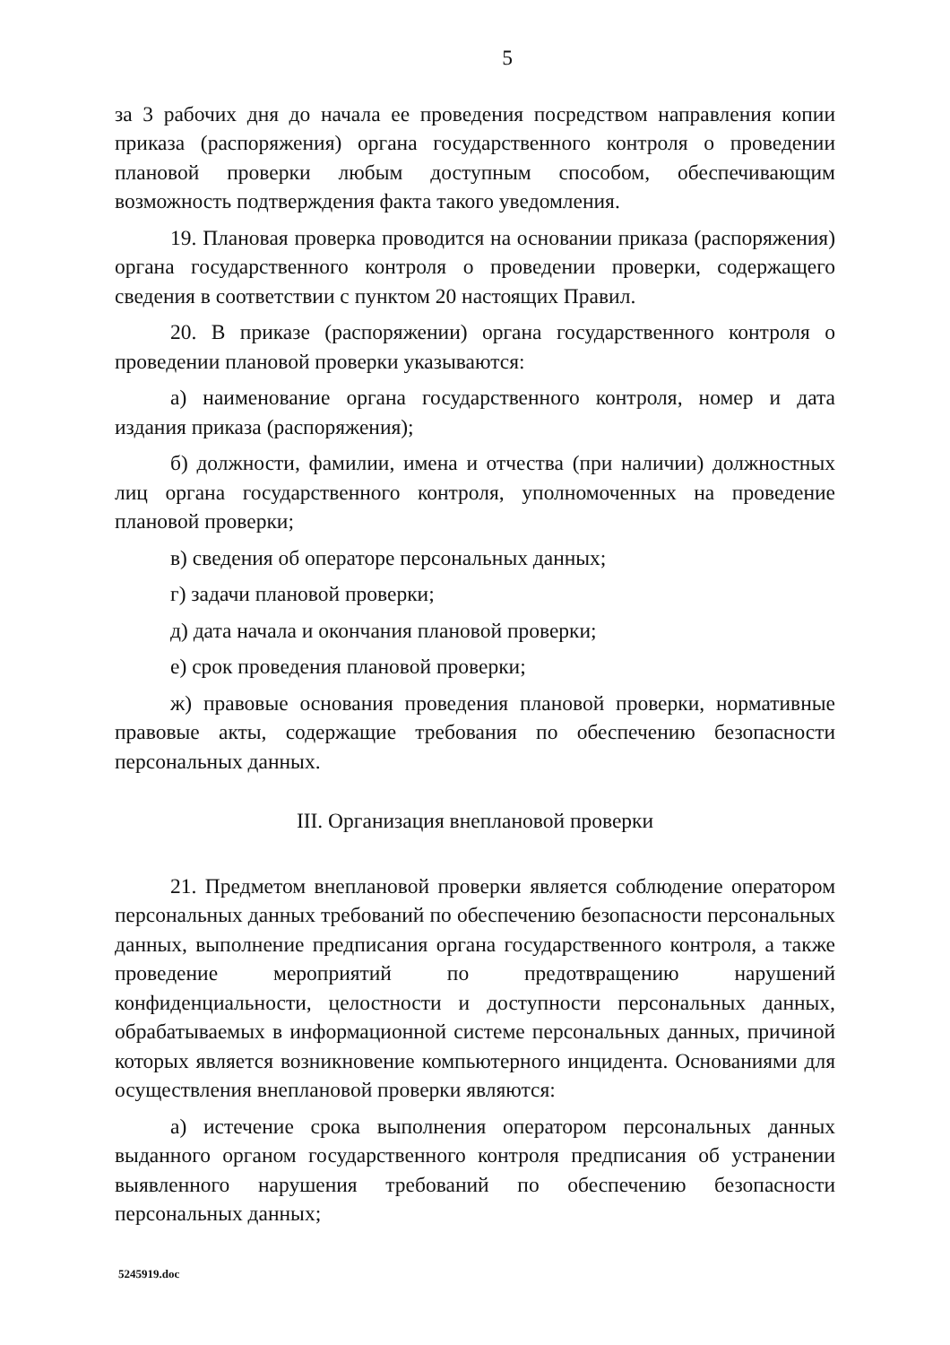5
за 3 рабочих дня до начала ее проведения посредством направления копии приказа (распоряжения) органа государственного контроля о проведении плановой проверки любым доступным способом, обеспечивающим возможность подтверждения факта такого уведомления.
19. Плановая проверка проводится на основании приказа (распоряжения) органа государственного контроля о проведении проверки, содержащего сведения в соответствии с пунктом 20 настоящих Правил.
20. В приказе (распоряжении) органа государственного контроля о проведении плановой проверки указываются:
а) наименование органа государственного контроля, номер и дата издания приказа (распоряжения);
б) должности, фамилии, имена и отчества (при наличии) должностных лиц органа государственного контроля, уполномоченных на проведение плановой проверки;
в) сведения об операторе персональных данных;
г) задачи плановой проверки;
д) дата начала и окончания плановой проверки;
е) срок проведения плановой проверки;
ж) правовые основания проведения плановой проверки, нормативные правовые акты, содержащие требования по обеспечению безопасности персональных данных.
III. Организация внеплановой проверки
21. Предметом внеплановой проверки является соблюдение оператором персональных данных требований по обеспечению безопасности персональных данных, выполнение предписания органа государственного контроля, а также проведение мероприятий по предотвращению нарушений конфиденциальности, целостности и доступности персональных данных, обрабатываемых в информационной системе персональных данных, причиной которых является возникновение компьютерного инцидента. Основаниями для осуществления внеплановой проверки являются:
а) истечение срока выполнения оператором персональных данных выданного органом государственного контроля предписания об устранении выявленного нарушения требований по обеспечению безопасности персональных данных;
5245919.doc